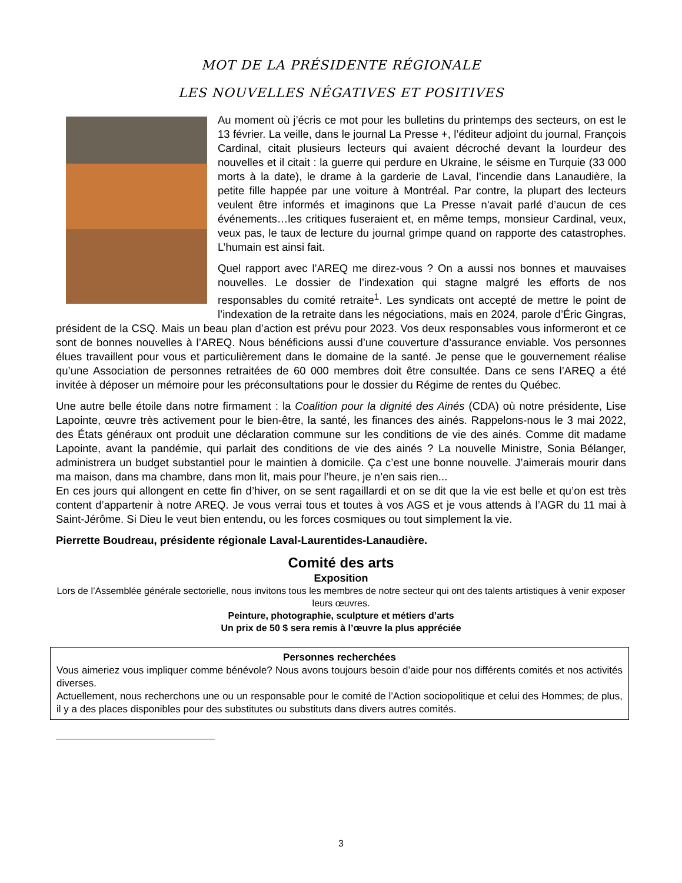MOT DE LA PRÉSIDENTE RÉGIONALE
LES NOUVELLES NÉGATIVES ET POSITIVES
Au moment où j’écris ce mot pour les bulletins du printemps des secteurs, on est le 13 février. La veille, dans le journal La Presse +, l’éditeur adjoint du journal, François Cardinal, citait plusieurs lecteurs qui avaient décroché devant la lourdeur des nouvelles et il citait : la guerre qui perdure en Ukraine, le séisme en Turquie (33 000 morts à la date), le drame à la garderie de Laval, l’incendie dans Lanaudière, la petite fille happée par une voiture à Montréal. Par contre, la plupart des lecteurs veulent être informés et imaginons que La Presse n'avait parlé d’aucun de ces événements…les critiques fuseraient et, en même temps, monsieur Cardinal, veux, veux pas, le taux de lecture du journal grimpe quand on rapporte des catastrophes. L’humain est ainsi fait.
Quel rapport avec l’AREQ me direz-vous ? On a aussi nos bonnes et mauvaises nouvelles. Le dossier de l’indexation qui stagne malgré les efforts de nos responsables du comité retraite<sup>1</sup>. Les syndicats ont accepté de mettre le point de l’indexation de la retraite dans les négociations, mais en 2024, parole d’Éric Gingras, président de la CSQ. Mais un beau plan d’action est prévu pour 2023. Vos deux responsables vous informeront et ce sont de bonnes nouvelles à l’AREQ. Nous bénéficions aussi d’une couverture d’assurance enviable. Vos personnes élues travaillent pour vous et particulièrement dans le domaine de la santé. Je pense que le gouvernement réalise qu’une Association de personnes retraitées de 60 000 membres doit être consultée. Dans ce sens l’AREQ a été invitée à déposer un mémoire pour les préconsultations pour le dossier du Régime de rentes du Québec.
Une autre belle étoile dans notre firmament : la Coalition pour la dignité des Ainés (CDA) où notre présidente, Lise Lapointe, œuvre très activement pour le bien-être, la santé, les finances des ainés. Rappelons-nous le 3 mai 2022, des États généraux ont produit une déclaration commune sur les conditions de vie des ainés. Comme dit madame Lapointe, avant la pandémie, qui parlait des conditions de vie des ainés ? La nouvelle Ministre, Sonia Bélanger, administrera un budget substantiel pour le maintien à domicile. Ça c’est une bonne nouvelle. J’aimerais mourir dans ma maison, dans ma chambre, dans mon lit, mais pour l’heure, je n’en sais rien...
En ces jours qui allongent en cette fin d’hiver, on se sent ragaillardi et on se dit que la vie est belle et qu’on est très content d’appartenir à notre AREQ. Je vous verrai tous et toutes à vos AGS et je vous attends à l’AGR du 11 mai à Saint-Jérôme. Si Dieu le veut bien entendu, ou les forces cosmiques ou tout simplement la vie.
Pierrette Boudreau, présidente régionale Laval-Laurentides-Lanaudière.
Comité des arts
Exposition
Lors de l’Assemblée générale sectorielle, nous invitons tous les membres de notre secteur qui ont des talents artistiques à venir exposer leurs œuvres.
Peinture, photographie, sculpture et métiers d’arts
Un prix de 50 $ sera remis à l’œuvre la plus appréciée
Personnes recherchées
Vous aimeriez vous impliquer comme bénévole? Nous avons toujours besoin d’aide pour nos différents comités et nos activités diverses.
Actuellement, nous recherchons une ou un responsable pour le comité de l’Action sociopolitique et celui des Hommes; de plus, il y a des places disponibles pour des substitutes ou substituts dans divers autres comités.
3